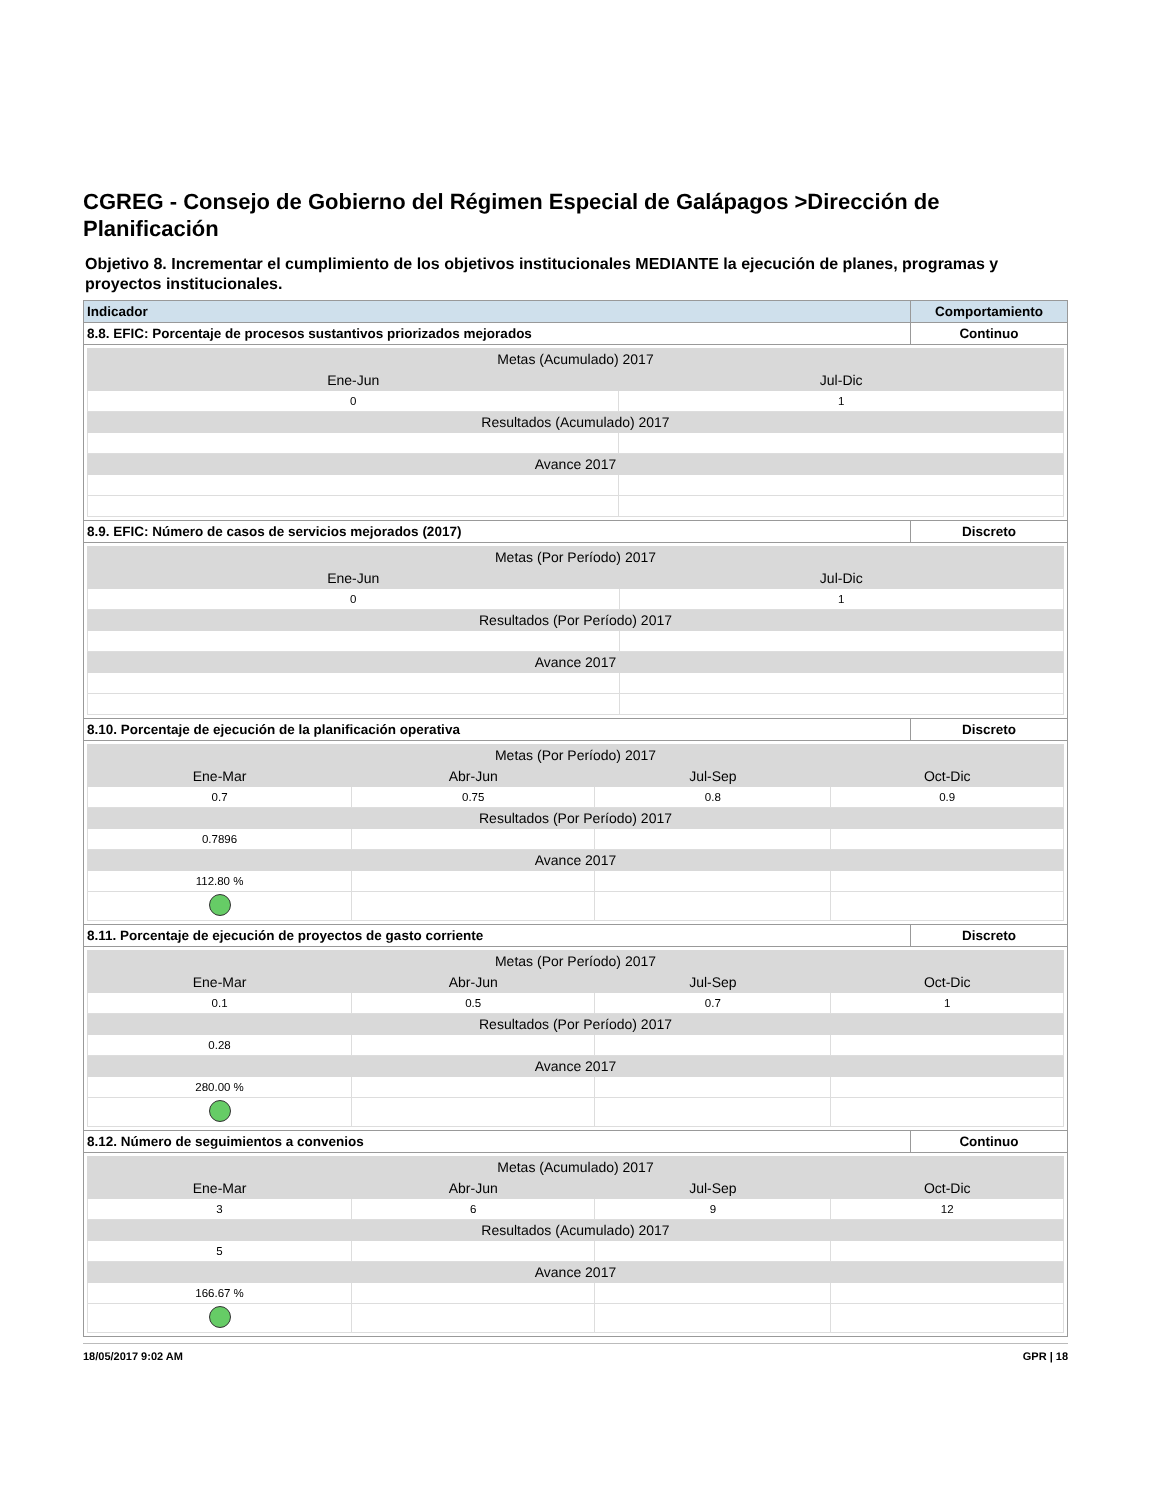CGREG - Consejo de Gobierno del Régimen Especial de Galápagos >Dirección de Planificación
Objetivo 8. Incrementar el cumplimiento de los objetivos institucionales MEDIANTE la ejecución de planes, programas y proyectos institucionales.
| Indicador | Comportamiento |
| --- | --- |
| 8.8. EFIC: Porcentaje de procesos sustantivos priorizados mejorados | Continuo |
| / Metas (Acumulado) 2017 / / / Ene-Jun / Jul-Dic / / 0 / 1 / / Resultados (Acumulado) 2017 / / / Avance 2017 / / | |
| 8.9. EFIC: Número de casos de servicios mejorados (2017) | Discreto |
| / Metas (Por Período) 2017 / / / Ene-Jun / Jul-Dic / / 0 / 1 / / Resultados (Por Período) 2017 / / / Avance 2017 / / | |
| 8.10. Porcentaje de ejecución de la planificación operativa | Discreto |
| / Metas (Por Período) 2017 / / / / / Ene-Mar / Abr-Jun / Jul-Sep / Oct-Dic / / 0.7 / 0.75 / 0.8 / 0.9 / / Resultados (Por Período) 2017 / / / / / 0.7896 / / / / / Avance 2017 / / / / / 112.80 % / / / / | |
| 8.11. Porcentaje de ejecución de proyectos de gasto corriente | Discreto |
| / Metas (Por Período) 2017 / / / / / Ene-Mar / Abr-Jun / Jul-Sep / Oct-Dic / / 0.1 / 0.5 / 0.7 / 1 / / Resultados (Por Período) 2017 / / / / / 0.28 / / / / / Avance 2017 / / / / / 280.00 % / / / / | |
| 8.12. Número de seguimientos a convenios | Continuo |
| / Metas (Acumulado) 2017 / / / / / Ene-Mar / Abr-Jun / Jul-Sep / Oct-Dic / / 3 / 6 / 9 / 12 / / Resultados (Acumulado) 2017 / / / / / 5 / / / / / Avance 2017 / / / / / 166.67 % / / / / | |
18/05/2017 9:02 AM GPR | 18